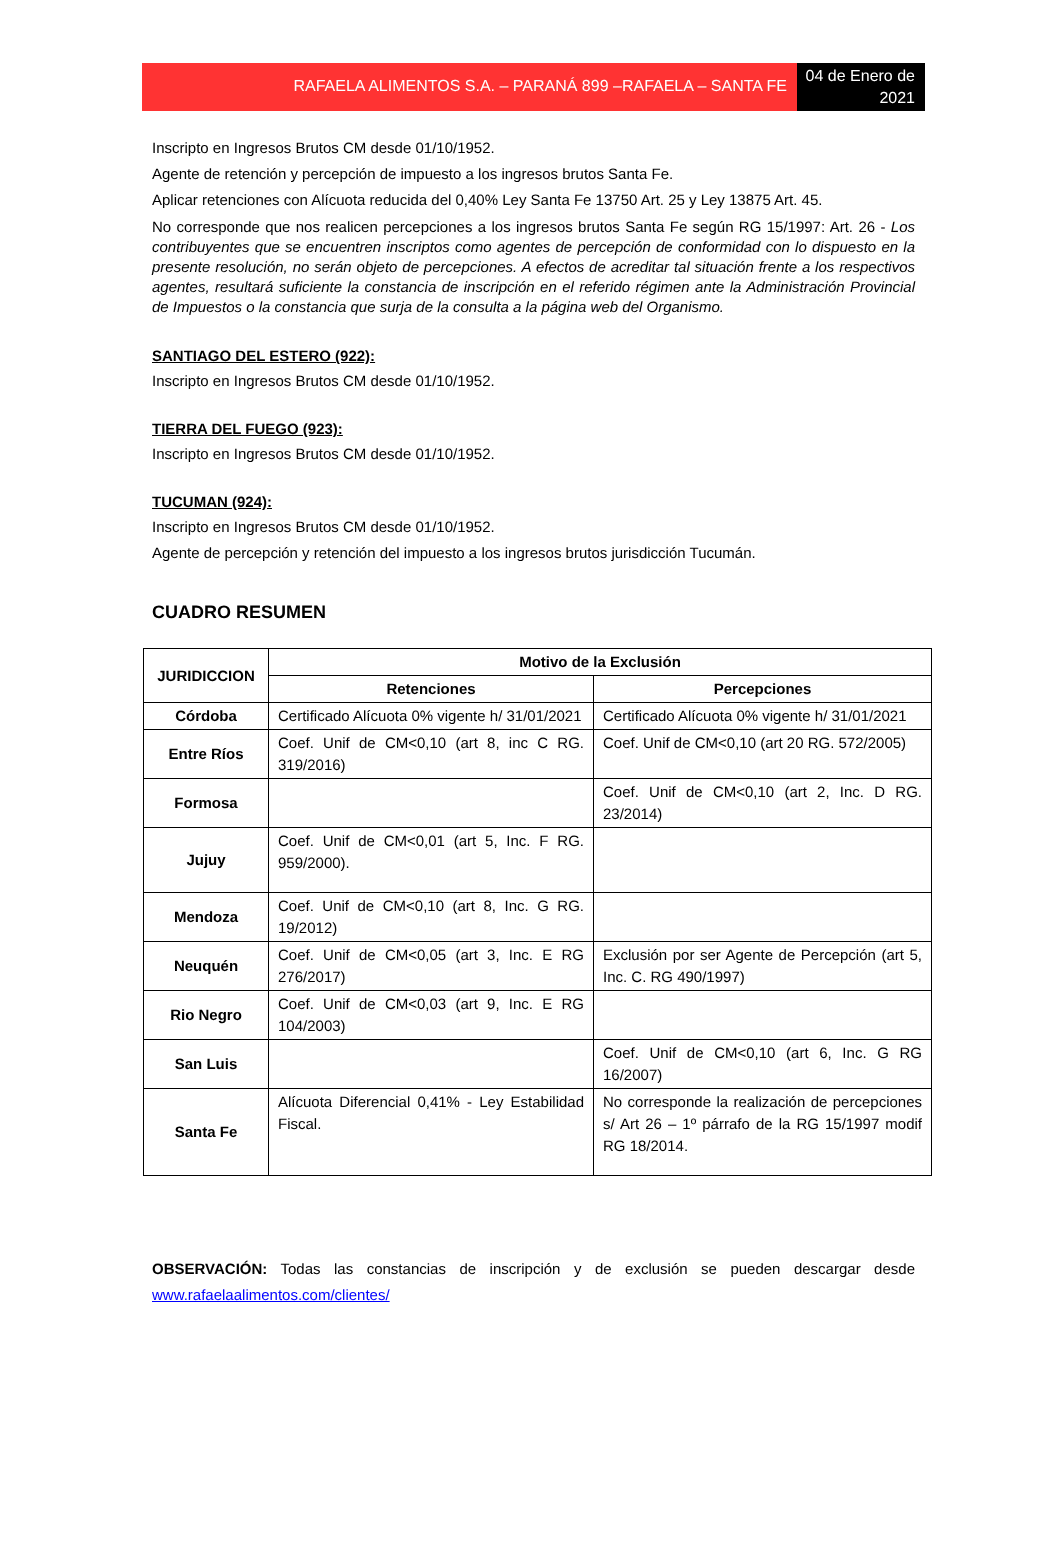RAFAELA ALIMENTOS S.A. – PARANÁ 899 –RAFAELA – SANTA FE
04 de Enero de 2021
Inscripto en Ingresos Brutos CM desde 01/10/1952.
Agente de retención y percepción de impuesto a los ingresos brutos Santa Fe.
Aplicar retenciones con Alícuota reducida del 0,40% Ley Santa Fe 13750 Art. 25 y Ley 13875 Art. 45.
No corresponde que nos realicen percepciones a los ingresos brutos Santa Fe según RG 15/1997: Art. 26 - Los contribuyentes que se encuentren inscriptos como agentes de percepción de conformidad con lo dispuesto en la presente resolución, no serán objeto de percepciones. A efectos de acreditar tal situación frente a los respectivos agentes, resultará suficiente la constancia de inscripción en el referido régimen ante la Administración Provincial de Impuestos o la constancia que surja de la consulta a la página web del Organismo.
SANTIAGO DEL ESTERO (922):
Inscripto en Ingresos Brutos CM desde 01/10/1952.
TIERRA DEL FUEGO (923):
Inscripto en Ingresos Brutos CM desde 01/10/1952.
TUCUMAN (924):
Inscripto en Ingresos Brutos CM desde 01/10/1952.
Agente de percepción y retención del impuesto a los ingresos brutos jurisdicción Tucumán.
CUADRO RESUMEN
| JURIDICCION | Motivo de la Exclusión | |
| --- | --- | --- |
| | Retenciones | Percepciones |
| Córdoba | Certificado Alícuota 0% vigente h/ 31/01/2021 | Certificado Alícuota 0% vigente h/ 31/01/2021 |
| Entre Ríos | Coef. Unif de CM<0,10 (art 8, inc C RG. 319/2016) | Coef. Unif de CM<0,10 (art 20 RG. 572/2005) |
| Formosa | | Coef. Unif de CM<0,10 (art 2, Inc. D RG. 23/2014) |
| Jujuy | Coef. Unif de CM<0,01 (art 5, Inc. F RG. 959/2000). | |
| Mendoza | Coef. Unif de CM<0,10 (art 8, Inc. G RG. 19/2012) | |
| Neuquén | Coef. Unif de CM<0,05 (art 3, Inc. E RG 276/2017) | Exclusión por ser Agente de Percepción (art 5, Inc. C. RG 490/1997) |
| Rio Negro | Coef. Unif de CM<0,03 (art 9, Inc. E RG 104/2003) | |
| San Luis | | Coef. Unif de CM<0,10 (art 6, Inc. G RG 16/2007) |
| Santa Fe | Alícuota Diferencial 0,41% - Ley Estabilidad Fiscal. | No corresponde la realización de percepciones s/ Art 26 – 1º párrafo de la RG 15/1997 modif RG 18/2014. |
OBSERVACIÓN: Todas las constancias de inscripción y de exclusión se pueden descargar desde www.rafaelaalimentos.com/clientes/